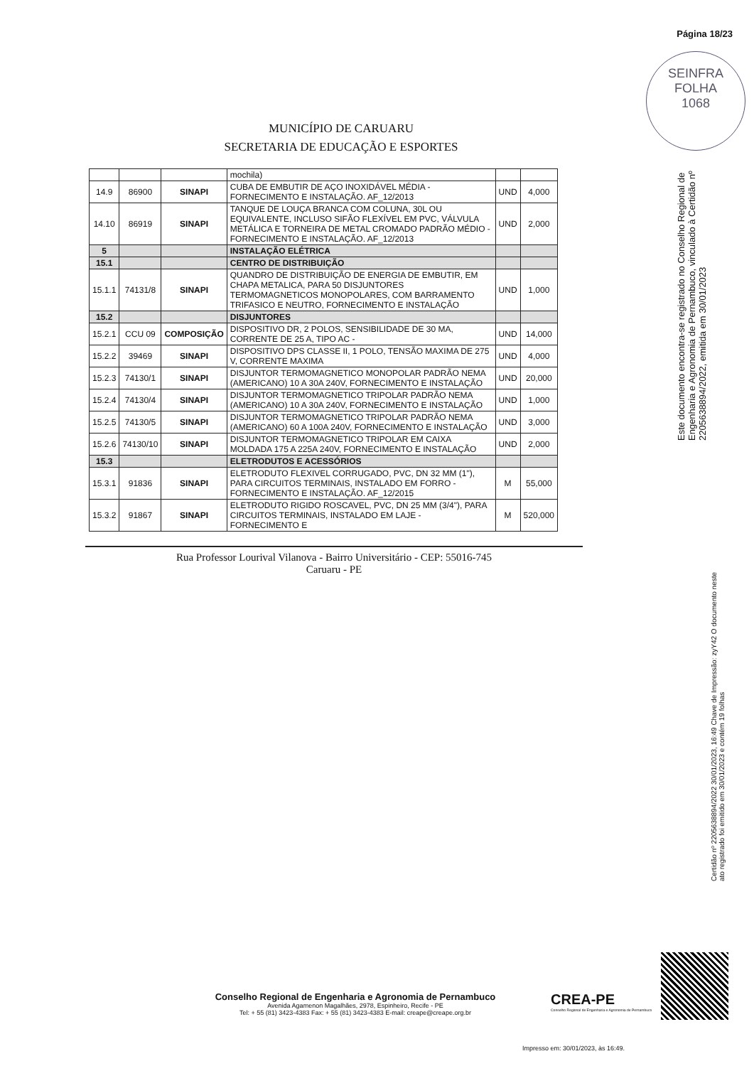Página 18/23
SEINFRA
FOLHA
1068
Este documento encontra-se registrado no Conselho Regional de Engenharia e Agronomia de Pernambuco, vinculado à Certidão nº 2205638894/2022, emitida em 30/01/2023
Certidão nº 2205638894/2022 30/01/2023, 16:49 Chave de Impressão: zyY42 O documento neste ato registrado foi emitido em 30/01/2023 e contém 19 folhas
MUNICÍPIO DE CARUARU
SECRETARIA DE EDUCAÇÃO E ESPORTES
| | | | mochila) | | |
| 14.9 | 86900 | SINAPI | CUBA DE EMBUTIR DE AÇO INOXIDÁVEL MÉDIA - FORNECIMENTO E INSTALAÇÃO. AF_12/2013 | UND | 4,000 |
| 14.10 | 86919 | SINAPI | TANQUE DE LOUÇA BRANCA COM COLUNA, 30L OU EQUIVALENTE, INCLUSO SIFÃO FLEXÍVEL EM PVC, VÁLVULA METÁLICA E TORNEIRA DE METAL CROMADO PADRÃO MÉDIO - FORNECIMENTO E INSTALAÇÃO. AF_12/2013 | UND | 2,000 |
| 5 | | | INSTALAÇÃO ELÉTRICA | | |
| 15.1 | | | CENTRO DE DISTRIBUIÇÃO | | |
| 15.1.1 | 74131/8 | SINAPI | QUANDRO DE DISTRIBUIÇÃO DE ENERGIA DE EMBUTIR, EM CHAPA METALICA, PARA 50 DISJUNTORES TERMOMAGNETICOS MONOPOLARES, COM BARRAMENTO TRIFASICO E NEUTRO, FORNECIMENTO E INSTALAÇÃO | UND | 1,000 |
| 15.2 | | | DISJUNTORES | | |
| 15.2.1 | CCU 09 | COMPOSIÇÃO | DISPOSITIVO DR, 2 POLOS, SENSIBILIDADE DE 30 MA, CORRENTE DE 25 A, TIPO AC - | UND | 14,000 |
| 15.2.2 | 39469 | SINAPI | DISPOSITIVO DPS CLASSE II, 1 POLO, TENSÃO MAXIMA DE 275 V, CORRENTE MAXIMA | UND | 4,000 |
| 15.2.3 | 74130/1 | SINAPI | DISJUNTOR TERMOMAGNETICO MONOPOLAR PADRÃO NEMA (AMERICANO) 10 A 30A 240V, FORNECIMENTO E INSTALAÇÃO | UND | 20,000 |
| 15.2.4 | 74130/4 | SINAPI | DISJUNTOR TERMOMAGNETICO TRIPOLAR PADRÃO NEMA (AMERICANO) 10 A 30A 240V, FORNECIMENTO E INSTALAÇÃO | UND | 1,000 |
| 15.2.5 | 74130/5 | SINAPI | DISJUNTOR TERMOMAGNETICO TRIPOLAR PADRÃO NEMA (AMERICANO) 60 A 100A 240V, FORNECIMENTO E INSTALAÇÃO | UND | 3,000 |
| 15.2.6 | 74130/10 | SINAPI | DISJUNTOR TERMOMAGNETICO TRIPOLAR EM CAIXA MOLDADA 175 A 225A 240V, FORNECIMENTO E INSTALAÇÃO | UND | 2,000 |
| 15.3 | | | ELETRODUTOS E ACESSÓRIOS | | |
| 15.3.1 | 91836 | SINAPI | ELETRODUTO FLEXIVEL CORRUGADO, PVC, DN 32 MM (1"), PARA CIRCUITOS TERMINAIS, INSTALADO EM FORRO - FORNECIMENTO E INSTALAÇÃO. AF_12/2015 | M | 55,000 |
| 15.3.2 | 91867 | SINAPI | ELETRODUTO RIGIDO ROSCAVEL, PVC, DN 25 MM (3/4"), PARA CIRCUITOS TERMINAIS, INSTALADO EM LAJE - FORNECIMENTO E | M | 520,000 |
Rua Professor Lourival Vilanova - Bairro Universitário - CEP: 55016-745
Caruaru - PE
Conselho Regional de Engenharia e Agronomia de Pernambuco
Avenida Agamenon Magalhães, 2978, Espinheiro, Recife - PE
Tel: + 55 (81) 3423-4383 Fax: + 55 (81) 3423-4383 E-mail: creape@creape.org.br
CREA-PE
Conselho Regional de Engenharia e Agronomia de Pernambuco
Impresso em: 30/01/2023, às 16:49.